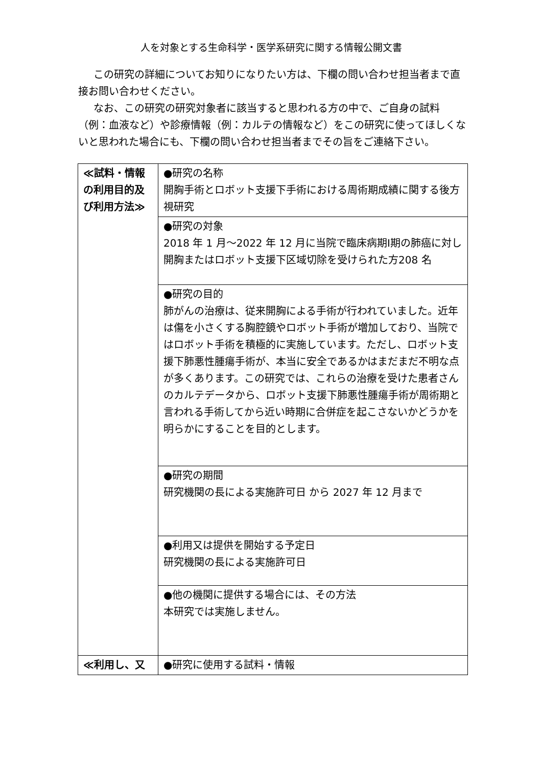人を対象とする生命科学・医学系研究に関する情報公開文書
この研究の詳細についてお知りになりたい方は、下欄の問い合わせ担当者まで直接お問い合わせください。
なお、この研究の研究対象者に該当すると思われる方の中で、ご自身の試料（例：血液など）や診療情報（例：カルテの情報など）をこの研究に使ってほしくないと思われた場合にも、下欄の問い合わせ担当者までその旨をご連絡下さい。
| ≪試料・情報の利用目的及び利用方法≫ | ●研究の名称 開胸手術とロボット支援下手術における周術期成績に関する後方視研究 |
| | ●研究の対象 2018 年 1 月～2022 年 12 月に当院で臨床病期Ⅰ期の肺癌に対し開胸またはロボット支援下区域切除を受けられた方208 名 |
| | ●研究の目的 肺がんの治療は、従来開胸による手術が行われていました。近年は傷を小さくする胸腔鏡やロボット手術が増加しており、当院ではロボット手術を積極的に実施しています。ただし、ロボット支援下肺悪性腫瘍手術が、本当に安全であるかはまだまだ不明な点が多くあります。この研究では、これらの治療を受けた患者さんのカルテデータから、ロボット支援下肺悪性腫瘍手術が周術期と言われる手術してから近い時期に合併症を起こさないかどうかを明らかにすることを目的とします。 |
| | ●研究の期間 研究機関の長による実施許可日 から 2027 年 12 月まで |
| | ●利用又は提供を開始する予定日 研究機関の長による実施許可日 |
| | ●他の機関に提供する場合には、その方法 本研究では実施しません。 |
| ≪利用し、又 | ●研究に使用する試料・情報 |